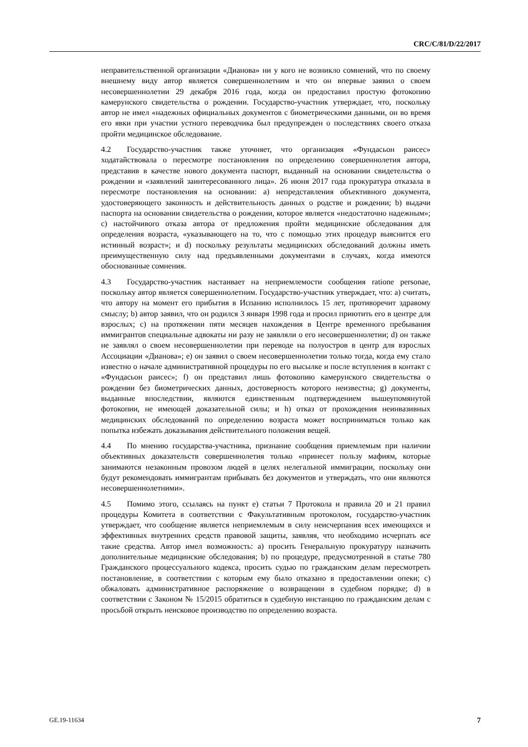CRC/C/81/D/22/2017
неправительственной организации «Дианова» ни у кого не возникло сомнений, что по своему внешнему виду автор является совершеннолетним и что он впервые заявил о своем несовершеннолетии 29 декабря 2016 года, когда он предоставил простую фотокопию камерунского свидетельства о рождении. Государство-участник утверждает, что, поскольку автор не имел «надежных официальных документов с биометрическими данными, он во время его явки при участии устного переводчика был предупрежден о последствиях своего отказа пройти медицинское обследование.
4.2 Государство-участник также уточняет, что организация «Фундасьон раисес» ходатайствовала о пересмотре постановления по определению совершеннолетия автора, представив в качестве нового документа паспорт, выданный на основании свидетельства о рождении и «заявлений заинтересованного лица». 26 июня 2017 года прокуратура отказала в пересмотре постановления на основании: a) непредставления объективного документа, удостоверяющего законность и действительность данных о родстве и рождении; b) выдачи паспорта на основании свидетельства о рождении, которое является «недостаточно надежным»; c) настойчивого отказа автора от предложения пройти медицинские обследования для определения возраста, «указывающего на то, что с помощью этих процедур выяснится его истинный возраст»; и d) поскольку результаты медицинских обследований должны иметь преимущественную силу над предъявленными документами в случаях, когда имеются обоснованные сомнения.
4.3 Государство-участник настаивает на неприемлемости сообщения ratione personae, поскольку автор является совершеннолетним. Государство-участник утверждает, что: a) считать, что автору на момент его прибытия в Испанию исполнилось 15 лет, противоречит здравому смыслу; b) автор заявил, что он родился 3 января 1998 года и просил приютить его в центре для взрослых; c) на протяжении пяти месяцев нахождения в Центре временного пребывания иммигрантов специальные адвокаты ни разу не заявляли о его несовершеннолетии; d) он также не заявлял о своем несовершеннолетии при переводе на полуостров в центр для взрослых Ассоциации «Дианова»; e) он заявил о своем несовершеннолетии только тогда, когда ему стало известно о начале административной процедуры по его высылке и после вступления в контакт с «Фундасьон раисес»; f) он представил лишь фотокопию камерунского свидетельства о рождении без биометрических данных, достоверность которого неизвестна; g) документы, выданные впоследствии, являются единственным подтверждением вышеупомянутой фотокопии, не имеющей доказательной силы; и h) отказ от прохождения неинвазивных медицинских обследований по определению возраста может восприниматься только как попытка избежать доказывания действительного положения вещей.
4.4 По мнению государства-участника, признание сообщения приемлемым при наличии объективных доказательств совершеннолетия только «принесет пользу мафиям, которые занимаются незаконным провозом людей в целях нелегальной иммиграции, поскольку они будут рекомендовать иммигрантам прибывать без документов и утверждать, что они являются несовершеннолетними».
4.5 Помимо этого, ссылаясь на пункт e) статьи 7 Протокола и правила 20 и 21 правил процедуры Комитета в соответствии с Факультативным протоколом, государство-участник утверждает, что сообщение является неприемлемым в силу неисчерпания всех имеющихся и эффективных внутренних средств правовой защиты, заявляя, что необходимо исчерпать все такие средства. Автор имел возможность: a) просить Генеральную прокуратуру назначить дополнительные медицинские обследования; b) по процедуре, предусмотренной в статье 780 Гражданского процессуального кодекса, просить судью по гражданским делам пересмотреть постановление, в соответствии с которым ему было отказано в предоставлении опеки; c) обжаловать административное распоряжение о возвращении в судебном порядке; d) в соответствии с Законом № 15/2015 обратиться в судебную инстанцию по гражданским делам с просьбой открыть неисковое производство по определению возраста.
GE.19-11634 7